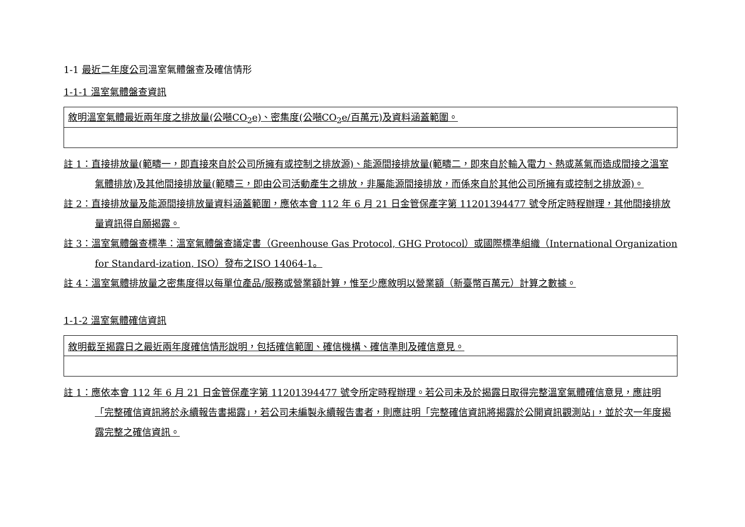1-1 最近二年度公司溫室氣體盤查及確信情形
1-1-1 溫室氣體盤查資訊
| 敘明溫室氣體最近兩年度之排放量(公噸CO<sub>2</sub>e)、密集度(公噸CO<sub>2</sub>e/百萬元)及資料涵蓋範圍。 |
註 1：直接排放量(範疇一，即直接來自於公司所擁有或控制之排放源)、能源間接排放量(範疇二，即來自於輸入電力、熱或蒸氣而造成間接之溫室氣體排放)及其他間接排放量(範疇三，即由公司活動產生之排放，非屬能源間接排放，而係來自於其他公司所擁有或控制之排放源)。
註 2：直接排放量及能源間接排放量資料涵蓋範圍，應依本會 112 年 6 月 21 日金管保產字第 11201394477 號令所定時程辦理，其他間接排放量資訊得自願揭露。
註 3：溫室氣體盤查標準：溫室氣體盤查議定書（Greenhouse Gas Protocol, GHG Protocol）或國際標準組織（International Organization for Standard-ization, ISO）發布之ISO 14064-1。
註 4：溫室氣體排放量之密集度得以每單位產品/服務或營業額計算，惟至少應敘明以營業額（新臺幣百萬元）計算之數據。
1-1-2 溫室氣體確信資訊
| 敘明截至揭露日之最近兩年度確信情形說明，包括確信範圍、確信機構、確信準則及確信意見。 |
註 1：應依本會 112 年 6 月 21 日金管保產字第 11201394477 號令所定時程辦理。若公司未及於揭露日取得完整溫室氣體確信意見，應註明「完整確信資訊將於永續報告書揭露」，若公司未編製永續報告書者，則應註明「完整確信資訊將揭露於公開資訊觀測站」，並於次一年度揭露完整之確信資訊。